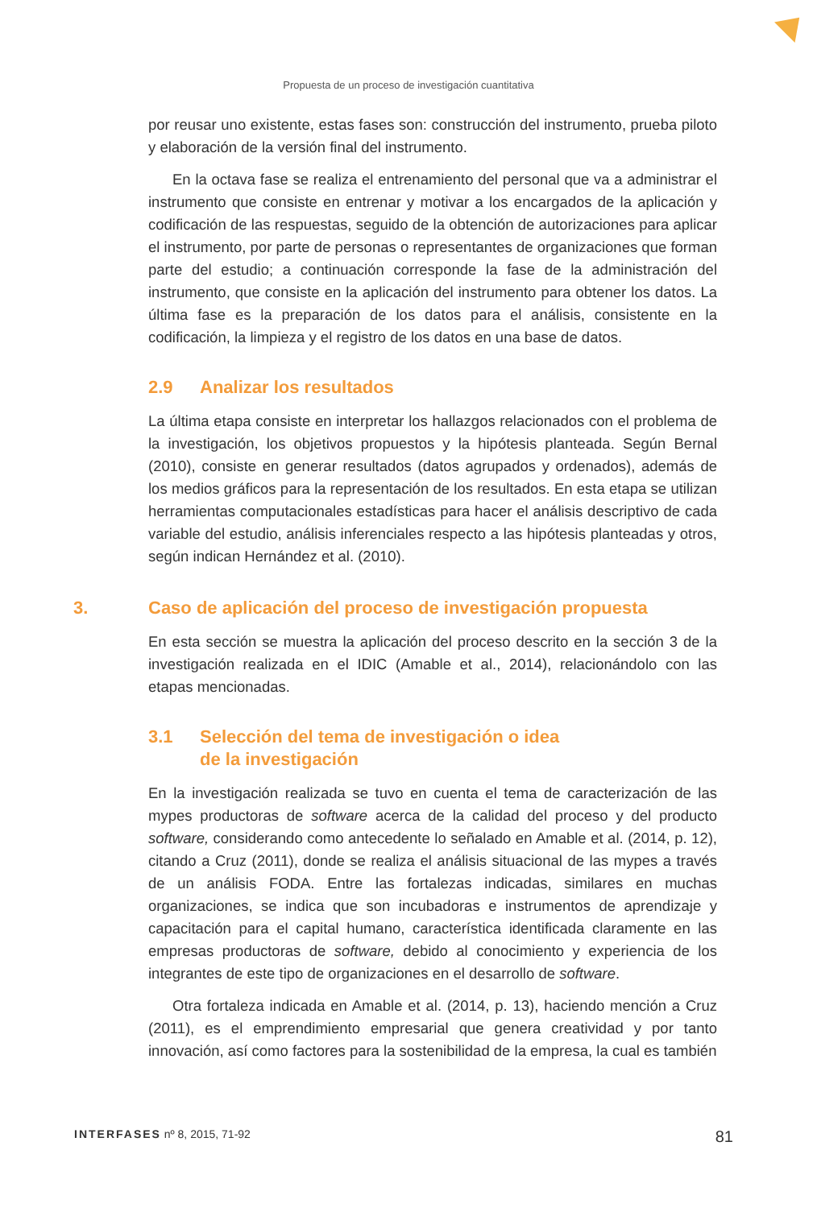Propuesta de un proceso de investigación cuantitativa
por reusar uno existente, estas fases son: construcción del instrumento, prueba piloto y elaboración de la versión final del instrumento.
En la octava fase se realiza el entrenamiento del personal que va a administrar el instrumento que consiste en entrenar y motivar a los encargados de la aplicación y codificación de las respuestas, seguido de la obtención de autorizaciones para aplicar el instrumento, por parte de personas o representantes de organizaciones que forman parte del estudio; a continuación corresponde la fase de la administración del instrumento, que consiste en la aplicación del instrumento para obtener los datos. La última fase es la preparación de los datos para el análisis, consistente en la codificación, la limpieza y el registro de los datos en una base de datos.
2.9 Analizar los resultados
La última etapa consiste en interpretar los hallazgos relacionados con el problema de la investigación, los objetivos propuestos y la hipótesis planteada. Según Bernal (2010), consiste en generar resultados (datos agrupados y ordenados), además de los medios gráficos para la representación de los resultados. En esta etapa se utilizan herramientas computacionales estadísticas para hacer el análisis descriptivo de cada variable del estudio, análisis inferenciales respecto a las hipótesis planteadas y otros, según indican Hernández et al. (2010).
3. Caso de aplicación del proceso de investigación propuesta
En esta sección se muestra la aplicación del proceso descrito en la sección 3 de la investigación realizada en el IDIC (Amable et al., 2014), relacionándolo con las etapas mencionadas.
3.1 Selección del tema de investigación o idea
de la investigación
En la investigación realizada se tuvo en cuenta el tema de caracterización de las mypes productoras de software acerca de la calidad del proceso y del producto software, considerando como antecedente lo señalado en Amable et al. (2014, p. 12), citando a Cruz (2011), donde se realiza el análisis situacional de las mypes a través de un análisis FODA. Entre las fortalezas indicadas, similares en muchas organizaciones, se indica que son incubadoras e instrumentos de aprendizaje y capacitación para el capital humano, característica identificada claramente en las empresas productoras de software, debido al conocimiento y experiencia de los integrantes de este tipo de organizaciones en el desarrollo de software.
Otra fortaleza indicada en Amable et al. (2014, p. 13), haciendo mención a Cruz (2011), es el emprendimiento empresarial que genera creatividad y por tanto innovación, así como factores para la sostenibilidad de la empresa, la cual es también
INTERFASES nº 8, 2015, 71-92 81